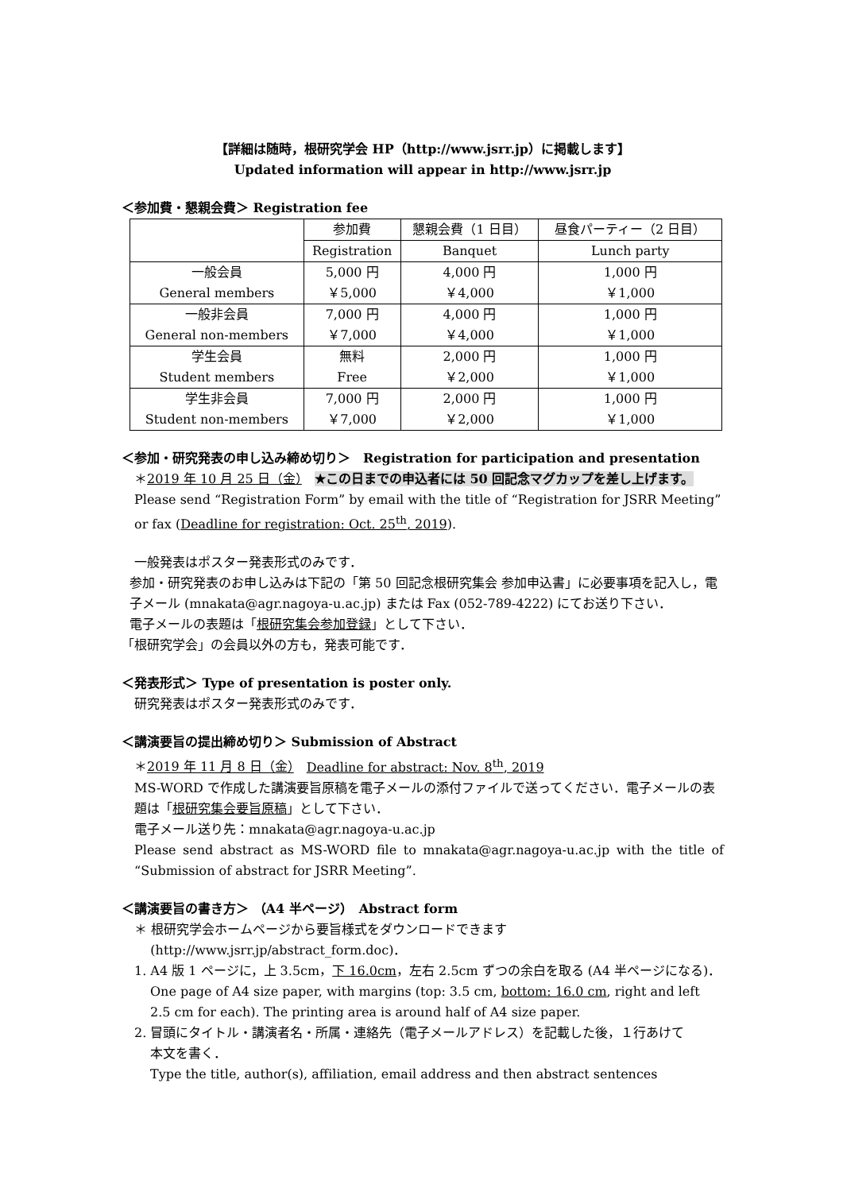【詳細は随時，根研究学会 HP（http://www.jsrr.jp）に掲載します】
Updated information will appear in http://www.jsrr.jp
＜参加費・懇親会費＞ Registration fee
| | 参加費 | 懇親会費（1 日目） | 昼食パーティー（2 日目） |
| | Registration | Banquet | Lunch party |
| 一般会員 General members | 5,000 円 ￥5,000 | 4,000 円 ￥4,000 | 1,000 円 ￥1,000 |
| 一般非会員 General non-members | 7,000 円 ￥7,000 | 4,000 円 ￥4,000 | 1,000 円 ￥1,000 |
| 学生会員 Student members | 無料 Free | 2,000 円 ￥2,000 | 1,000 円 ￥1,000 |
| 学生非会員 Student non-members | 7,000 円 ￥7,000 | 2,000 円 ￥2,000 | 1,000 円 ￥1,000 |
＜参加・研究発表の申し込み締め切り＞　Registration for participation and presentation
＊2019 年 10 月 25 日（金）　★この日までの申込者には 50 回記念マグカップを差し上げます。
Please send “Registration Form” by email with the title of “Registration for JSRR Meeting” or fax (Deadline for registration: Oct. 25<sup>th</sup>, 2019).
一般発表はポスター発表形式のみです．
参加・研究発表のお申し込みは下記の「第 50 回記念根研究集会 参加申込書」に必要事項を記入し，電子メール (mnakata@agr.nagoya-u.ac.jp) または Fax (052-789-4222) にてお送り下さい．
電子メールの表題は「根研究集会参加登録」として下さい．
「根研究学会」の会員以外の方も，発表可能です．
＜発表形式＞ Type of presentation is poster only.
研究発表はポスター発表形式のみです．
＜講演要旨の提出締め切り＞ Submission of Abstract
＊2019 年 11 月 8 日（金）　Deadline for abstract: Nov. 8<sup>th</sup>, 2019
MS-WORD で作成した講演要旨原稿を電子メールの添付ファイルで送ってください．電子メールの表題は「根研究集会要旨原稿」として下さい．
電子メール送り先：mnakata@agr.nagoya-u.ac.jp
Please send abstract as MS-WORD file to mnakata@agr.nagoya-u.ac.jp with the title of “Submission of abstract for JSRR Meeting”.
＜講演要旨の書き方＞ （A4 半ページ）　Abstract form
＊ 根研究学会ホームページから要旨様式をダウンロードできます
(http://www.jsrr.jp/abstract_form.doc)．
1. A4 版 1 ページに，上 3.5cm，下 16.0cm，左右 2.5cm ずつの余白を取る (A4 半ページになる)．
One page of A4 size paper, with margins (top: 3.5 cm, bottom: 16.0 cm, right and left 2.5 cm for each). The printing area is around half of A4 size paper.
2. 冒頭にタイトル・講演者名・所属・連絡先（電子メールアドレス）を記載した後，１行あけて
本文を書く．
Type the title, author(s), affiliation, email address and then abstract sentences